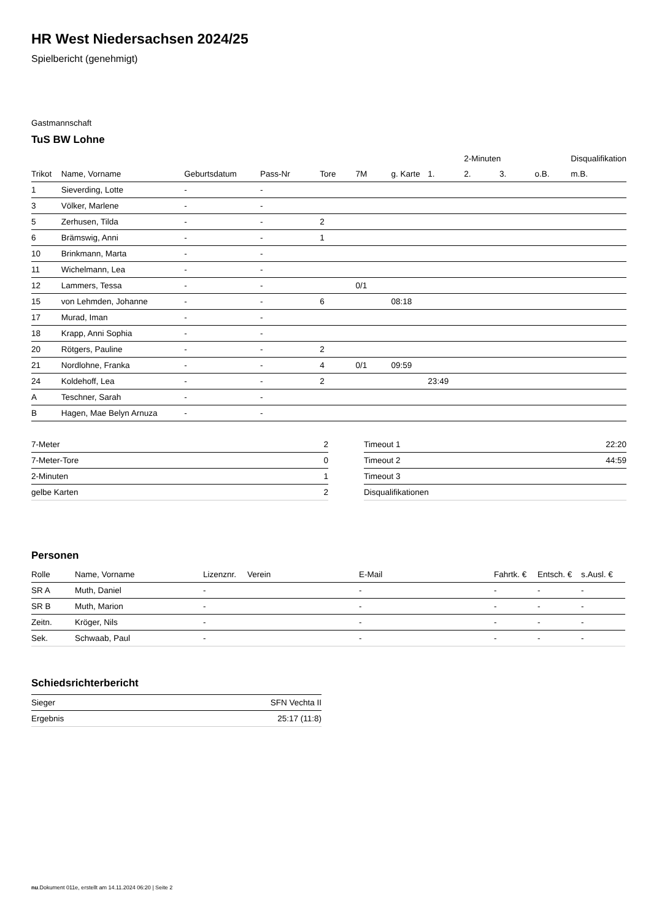HR West Niedersachsen 2024/25
Spielbericht (genehmigt)
Gastmannschaft
TuS BW Lohne
| | | | | | | | | 2-Minuten | | | Disqualifikation |
| --- | --- | --- | --- | --- | --- | --- | --- | --- | --- | --- | --- |
| Trikot | Name, Vorname | Geburtsdatum | Pass-Nr | Tore | 7M | g. Karte | 1. | 2. | 3. | o.B. | m.B. |
| 1 | Sieverding, Lotte | - | - | | | | | | | | |
| 3 | Völker, Marlene | - | - | | | | | | | | |
| 5 | Zerhusen, Tilda | - | - | 2 | | | | | | | |
| 6 | Brämswig, Anni | - | - | 1 | | | | | | | |
| 10 | Brinkmann, Marta | - | - | | | | | | | | |
| 11 | Wichelmann, Lea | - | - | | | | | | | | |
| 12 | Lammers, Tessa | - | - | | 0/1 | | | | | | |
| 15 | von Lehmden, Johanne | - | - | 6 | | 08:18 | | | | | |
| 17 | Murad, Iman | - | - | | | | | | | | |
| 18 | Krapp, Anni Sophia | - | - | | | | | | | | |
| 20 | Rötgers, Pauline | - | - | 2 | | | | | | | |
| 21 | Nordlohne, Franka | - | - | 4 | 0/1 | 09:59 | | | | | |
| 24 | Koldehoff, Lea | - | - | 2 | | | 23:49 | | | | |
| A | Teschner, Sarah | - | - | | | | | | | | |
| B | Hagen, Mae Belyn Arnuza | - | - | | | | | | | | |
| 7-Meter | 2 |
| 7-Meter-Tore | 0 |
| 2-Minuten | 1 |
| gelbe Karten | 2 |
| Timeout 1 | 22:20 |
| Timeout 2 | 44:59 |
| Timeout 3 | |
| Disqualifikationen | |
Personen
| Rolle | Name, Vorname | Lizenznr. | Verein | E-Mail | Fahrtk. € | Entsch. € | s.Ausl. € |
| --- | --- | --- | --- | --- | --- | --- | --- |
| SR A | Muth, Daniel | - | | - | - | - | - |
| SR B | Muth, Marion | - | | - | - | - | - |
| Zeitn. | Kröger, Nils | - | | - | - | - | - |
| Sek. | Schwaab, Paul | - | | - | - | - | - |
Schiedsrichterbericht
| Sieger | SFN Vechta II |
| Ergebnis | 25:17 (11:8) |
nu.Dokument 011e, erstellt am 14.11.2024 06:20 | Seite 2